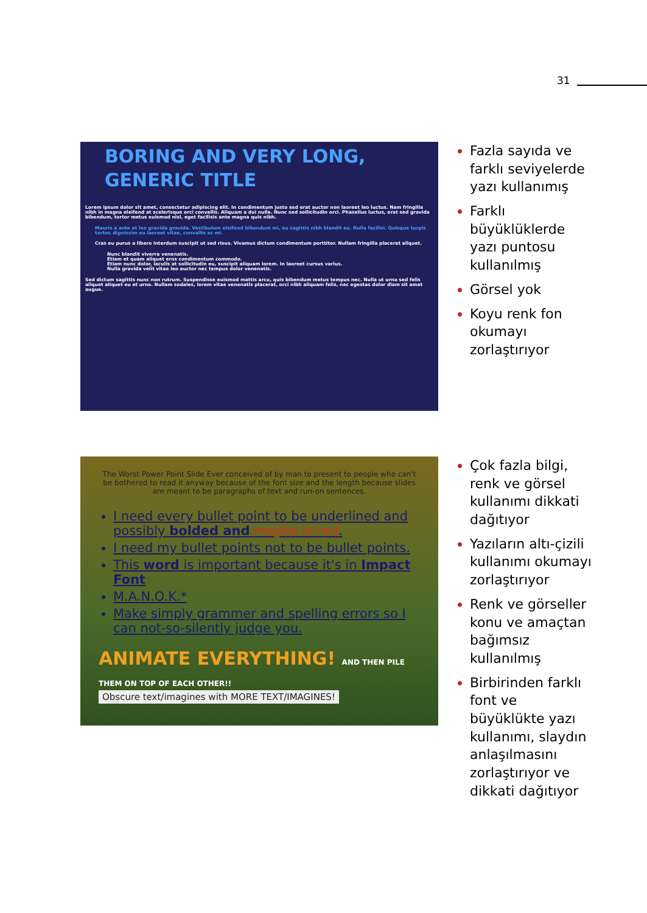31
BORING AND VERY LONG,
GENERIC TITLE
Lorem ipsum dolor sit amet, consectetur adipiscing elit. In condimentum justo sed erat auctor non laoreet leo luctus. Nam fringilla nibh in magna eleifend at scelerisque orci convallis. Aliquam a dui nulla. Nunc sed sollicitudin orci. Phasellus luctus, erat sed gravida bibendum, tortor metus euismod nisl, eget facilisis ante magna quis nibh.
Mauris a ante at leo gravida gravida. Vestibulum eleifend bibendum mi, eu sagittis nibh blandit eu. Nulla facilisi. Quisque turpis tortor, dignissim eu laoreet vitae, convallis ac mi.
Cras eu purus a libero interdum suscipit ut sed risus. Vivamus dictum condimentum porttitor. Nullam fringilla placerat aliquet.
Nunc blandit viverra venenatis.
Etiam et quam aliquet eros condimentum commodo.
Etiam nunc dolor, iaculis at sollicitudin eu, suscipit aliquam lorem. In laoreet cursus varius.
Nulla gravida velit vitae leo auctor nec tempus dolor venenatis.
Sed dictum sagittis nunc non rutrum. Suspendisse euismod mattis arcu, quis bibendum metus tempus nec. Nulla ut urna sed felis aliquet aliquet eu et urna. Nullam sodales, lorem vitae venenatis placerat, orci nibh aliquam felis, nec egestas dolor diam sit amet augue.
Fazla sayıda ve farklı seviyelerde yazı kullanımış
Farklı büyüklüklerde yazı puntosu kullanılmış
Görsel yok
Koyu renk fon okumayı zorlaştırıyor
The Worst Power Point Slide Ever conceived of by man to present to people who can't be bothered to read it anyway because of the font size and the length because slides are meant to be paragraphs of text and run-on sentences.
I need every bullet point to be underlined and possibly bolded and maybe in red.
I need my bullet points not to be bullet points.
This word is important because it's in Impact Font
M.A.N.O.K.*
Make simply grammer and spelling errors so I can not-so-silently judge you.
ANIMATE EVERYTHING! AND THEN PILE THEM ON TOP OF EACH OTHER!!
Obscure text/imagines with MORE TEXT/IMAGINES!
Çok fazla bilgi, renk ve görsel kullanımı dikkati dağıtıyor
Yazıların altı-çizili kullanımı okumayı zorlaştırıyor
Renk ve görseller konu ve amaçtan bağımsız kullanılmış
Birbirinden farklı font ve büyüklükte yazı kullanımı, slaydın anlaşılmasını zorlaştırıyor ve dikkati dağıtıyor